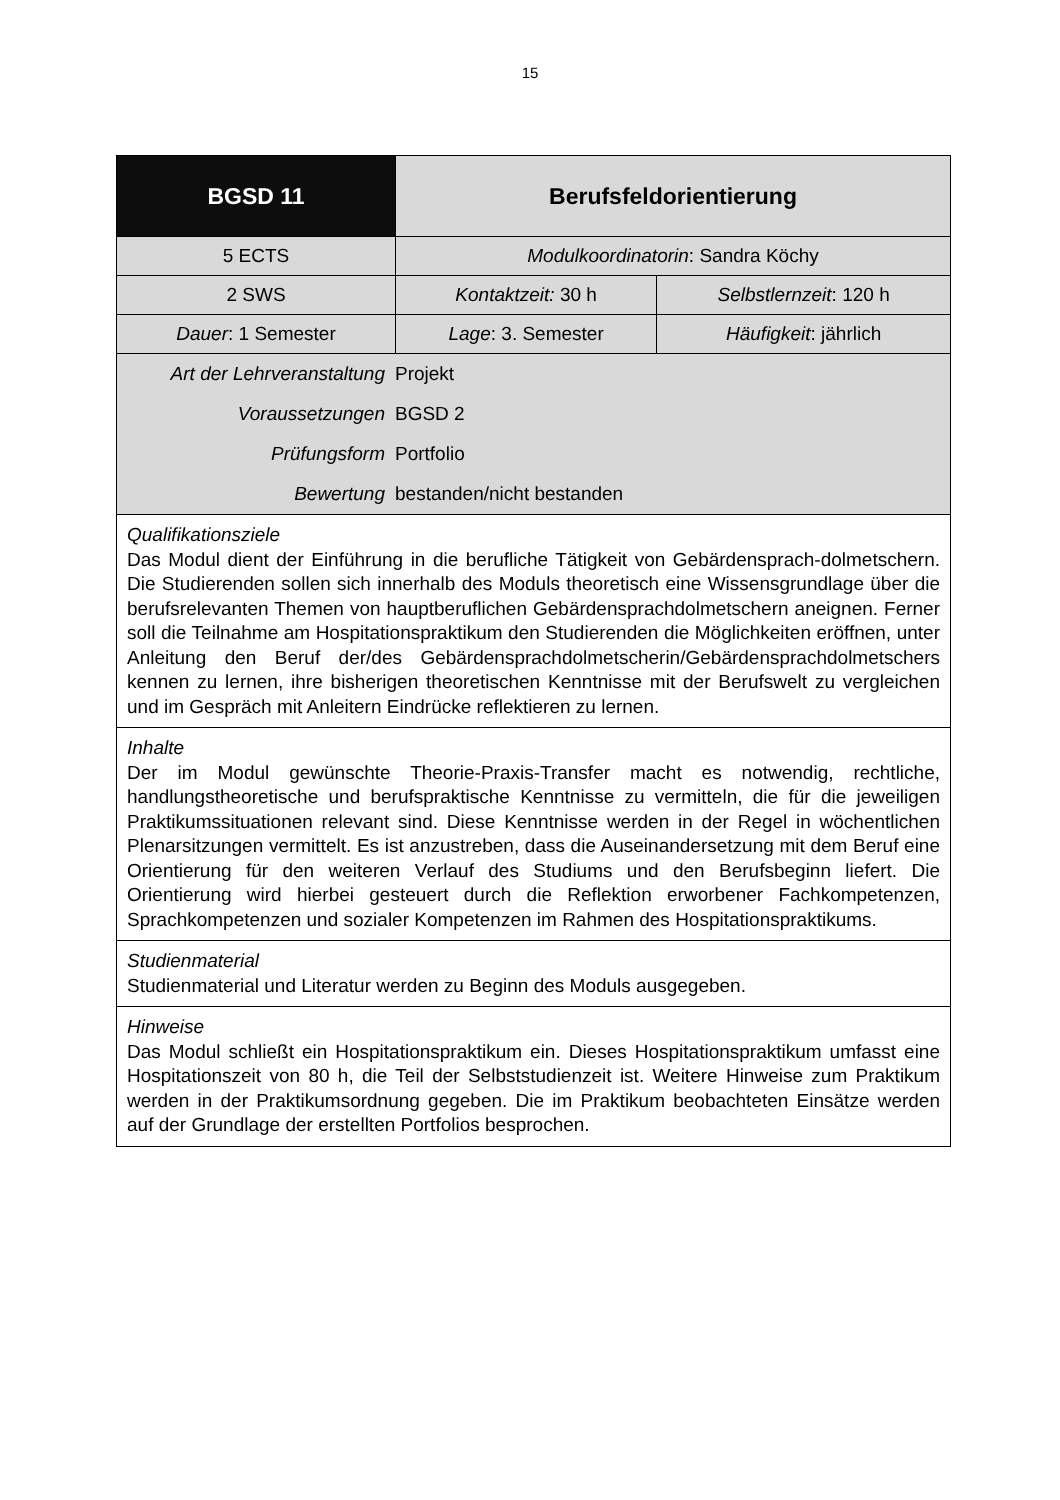15
| BGSD 11 | Berufsfeldorientierung | |
| 5 ECTS | Modulkoordinatorin : Sandra Köchy | |
| 2 SWS | Kontaktzeit: 30 h | Selbstlernzeit : 120 h |
| Dauer : 1 Semester | Lage : 3. Semester | Häufigkeit : jährlich |
| / Art der Lehrveranstaltung / Projekt / / Voraussetzungen / BGSD 2 / / Prüfungsform / Portfolio / / Bewertung / bestanden/nicht bestanden / | | |
| Qualifikationsziele Das Modul dient der Einführung in die berufliche Tätigkeit von Gebärdensprach-dolmetschern. Die Studierenden sollen sich innerhalb des Moduls theoretisch eine Wissensgrundlage über die berufsrelevanten Themen von hauptberuflichen Gebärdensprachdolmetschern aneignen. Ferner soll die Teilnahme am Hospitationspraktikum den Studierenden die Möglichkeiten eröffnen, unter Anleitung den Beruf der/des Gebärdensprachdolmetscherin/Gebärdensprachdolmetschers kennen zu lernen, ihre bisherigen theoretischen Kenntnisse mit der Berufswelt zu vergleichen und im Gespräch mit Anleitern Eindrücke reflektieren zu lernen. | | |
| Inhalte Der im Modul gewünschte Theorie-Praxis-Transfer macht es notwendig, rechtliche, handlungstheoretische und berufspraktische Kenntnisse zu vermitteln, die für die jeweiligen Praktikumssituationen relevant sind. Diese Kenntnisse werden in der Regel in wöchentlichen Plenarsitzungen vermittelt. Es ist anzustreben, dass die Auseinandersetzung mit dem Beruf eine Orientierung für den weiteren Verlauf des Studiums und den Berufsbeginn liefert. Die Orientierung wird hierbei gesteuert durch die Reflektion erworbener Fachkompetenzen, Sprachkompetenzen und sozialer Kompetenzen im Rahmen des Hospitationspraktikums. | | |
| Studienmaterial Studienmaterial und Literatur werden zu Beginn des Moduls ausgegeben. | | |
| Hinweise Das Modul schließt ein Hospitationspraktikum ein. Dieses Hospitationspraktikum umfasst eine Hospitationszeit von 80 h, die Teil der Selbststudienzeit ist. Weitere Hinweise zum Praktikum werden in der Praktikumsordnung gegeben. Die im Praktikum beobachteten Einsätze werden auf der Grundlage der erstellten Portfolios besprochen. | | |